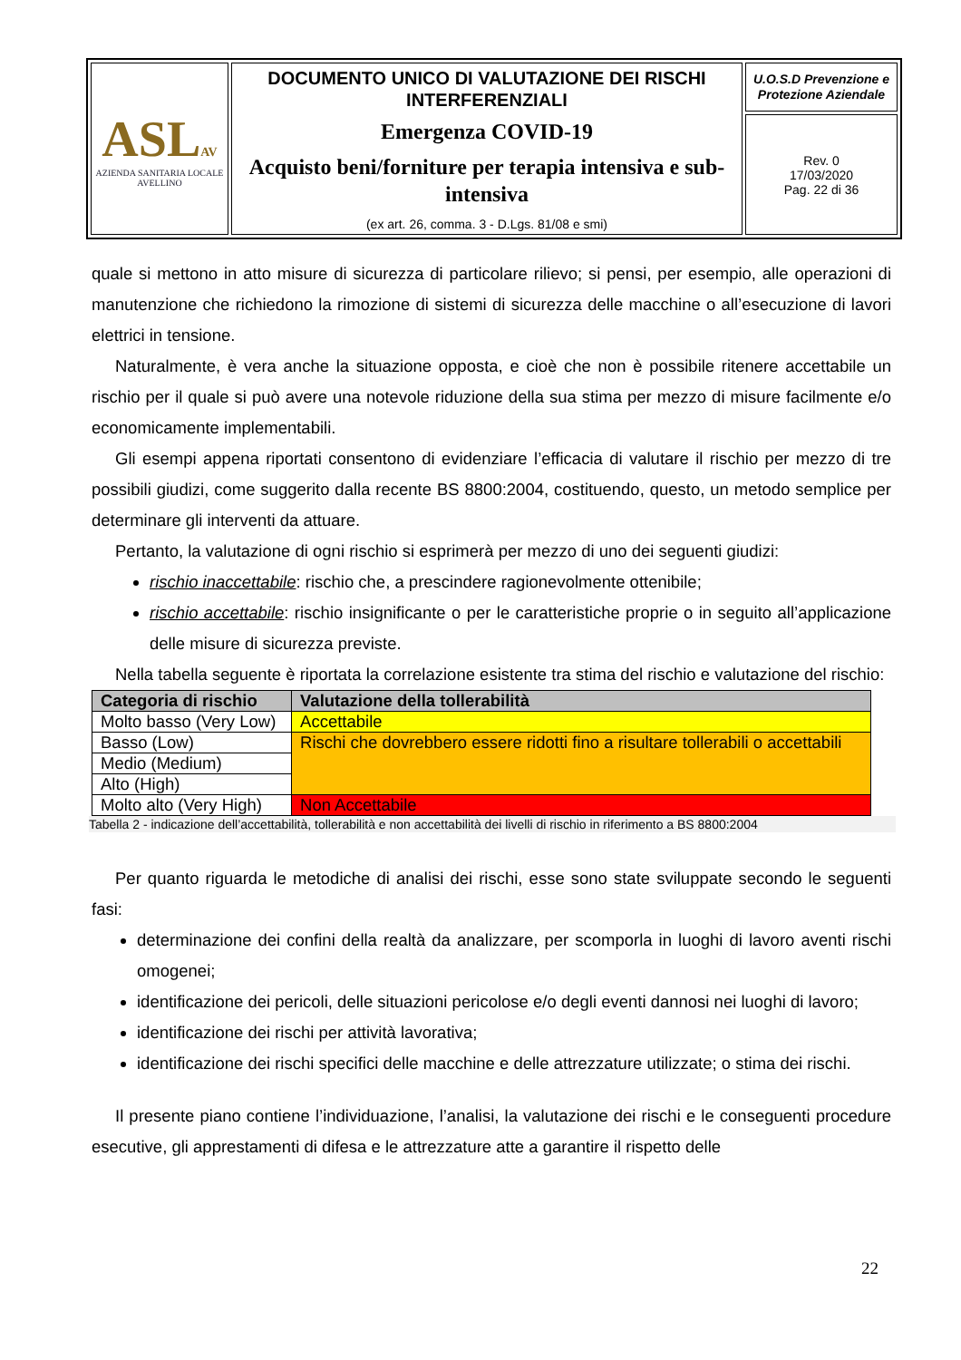| ASL AV AZIENDA SANITARIA LOCALE AVELLINO | DOCUMENTO UNICO DI VALUTAZIONE DEI RISCHI INTERFERENZIALI Emergenza COVID-19 Acquisto beni/forniture per terapia intensiva e sub-intensiva (ex art. 26, comma. 3 - D.Lgs. 81/08 e smi) | U.O.S.D Prevenzione e Protezione Aziendale |
| | | Rev. 0 17/03/2020 Pag. 22 di 36 |
quale si mettono in atto misure di sicurezza di particolare rilievo; si pensi, per esempio, alle operazioni di manutenzione che richiedono la rimozione di sistemi di sicurezza delle macchine o all’esecuzione di lavori elettrici in tensione.
Naturalmente, è vera anche la situazione opposta, e cioè che non è possibile ritenere accettabile un rischio per il quale si può avere una notevole riduzione della sua stima per mezzo di misure facilmente e/o economicamente implementabili.
Gli esempi appena riportati consentono di evidenziare l’efficacia di valutare il rischio per mezzo di tre possibili giudizi, come suggerito dalla recente BS 8800:2004, costituendo, questo, un metodo semplice per determinare gli interventi da attuare.
Pertanto, la valutazione di ogni rischio si esprimerà per mezzo di uno dei seguenti giudizi:
rischio inaccettabile: rischio che, a prescindere ragionevolmente ottenibile;
rischio accettabile: rischio insignificante o per le caratteristiche proprie o in seguito all’applicazione delle misure di sicurezza previste.
Nella tabella seguente è riportata la correlazione esistente tra stima del rischio e valutazione del rischio:
| Categoria di rischio | Valutazione della tollerabilità |
| --- | --- |
| Molto basso (Very Low) | Accettabile |
| Basso (Low) | Rischi che dovrebbero essere ridotti fino a risultare tollerabili o accettabili |
| Medio (Medium) | |
| Alto (High) | |
| Molto alto (Very High) | Non Accettabile |
Tabella 2 - indicazione dell’accettabilità, tollerabilità e non accettabilità dei livelli di rischio in riferimento a BS 8800:2004
Per quanto riguarda le metodiche di analisi dei rischi, esse sono state sviluppate secondo le seguenti fasi:
determinazione dei confini della realtà da analizzare, per scomporla in luoghi di lavoro aventi rischi omogenei;
identificazione dei pericoli, delle situazioni pericolose e/o degli eventi dannosi nei luoghi di lavoro;
identificazione dei rischi per attività lavorativa;
identificazione dei rischi specifici delle macchine e delle attrezzature utilizzate; o stima dei rischi.
Il presente piano contiene l’individuazione, l’analisi, la valutazione dei rischi e le conseguenti procedure esecutive, gli apprestamenti di difesa e le attrezzature atte a garantire il rispetto delle
22